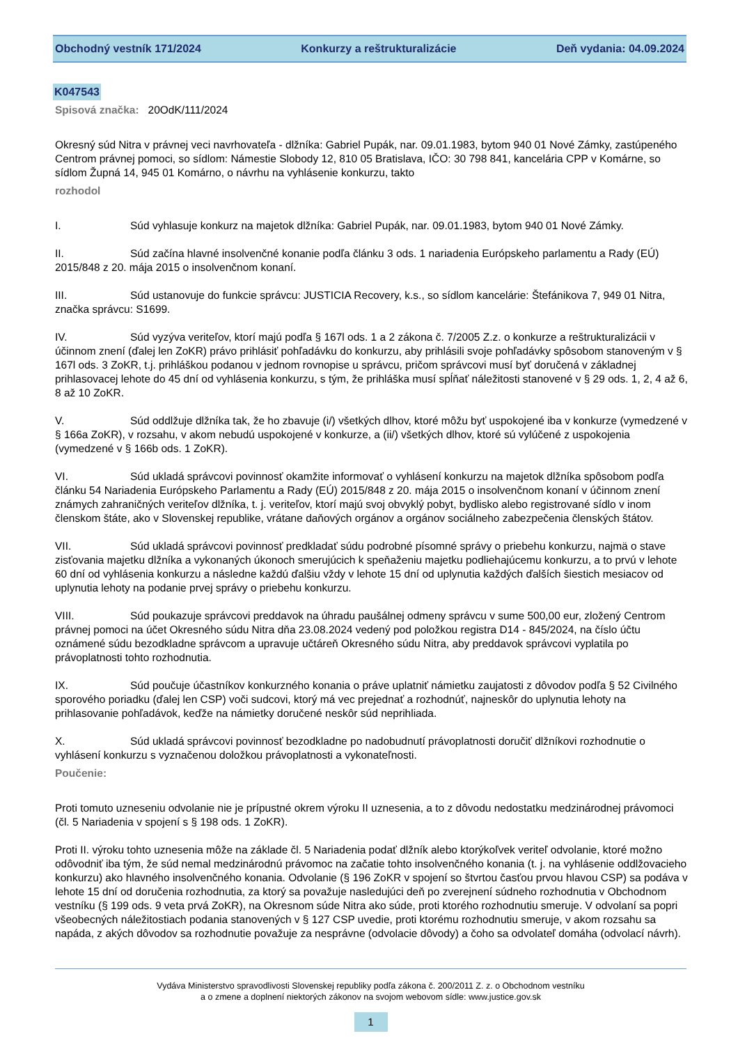Obchodný vestník 171/2024 Konkurzy a reštrukturalizácie Deň vydania: 04.09.2024
K047543
Spisová značka: 20OdK/111/2024
Okresný súd Nitra v právnej veci navrhovateľa - dlžníka: Gabriel Pupák, nar. 09.01.1983, bytom 940 01 Nové Zámky, zastúpeného Centrom právnej pomoci, so sídlom: Námestie Slobody 12, 810 05 Bratislava, IČO: 30 798 841, kancelária CPP v Komárne, so sídlom Župná 14, 945 01 Komárno, o návrhu na vyhlásenie konkurzu, takto
rozhodol
I. Súd vyhlasuje konkurz na majetok dlžníka: Gabriel Pupák, nar. 09.01.1983, bytom 940 01 Nové Zámky.
II. Súd začína hlavné insolvenčné konanie podľa článku 3 ods. 1 nariadenia Európskeho parlamentu a Rady (EÚ) 2015/848 z 20. mája 2015 o insolvenčnom konaní.
III. Súd ustanovuje do funkcie správcu: JUSTICIA Recovery, k.s., so sídlom kancelárie: Štefánikova 7, 949 01 Nitra, značka správcu: S1699.
IV. Súd vyzýva veriteľov, ktorí majú podľa § 167l ods. 1 a 2 zákona č. 7/2005 Z.z. o konkurze a reštrukturalizácii v účinnom znení (ďalej len ZoKR) právo prihlásiť pohľadávku do konkurzu, aby prihlásili svoje pohľadávky spôsobom stanoveným v § 167l ods. 3 ZoKR, t.j. prihláškou podanou v jednom rovnopise u správcu, pričom správcovi musí byť doručená v základnej prihlasovacej lehote do 45 dní od vyhlásenia konkurzu, s tým, že prihláška musí spĺňať náležitosti stanovené v § 29 ods. 1, 2, 4 až 6, 8 až 10 ZoKR.
V. Súd oddlžuje dlžníka tak, že ho zbavuje (i/) všetkých dlhov, ktoré môžu byť uspokojené iba v konkurze (vymedzené v § 166a ZoKR), v rozsahu, v akom nebudú uspokojené v konkurze, a (ii/) všetkých dlhov, ktoré sú vylúčené z uspokojenia (vymedzené v § 166b ods. 1 ZoKR).
VI. Súd ukladá správcovi povinnosť okamžite informovať o vyhlásení konkurzu na majetok dlžníka spôsobom podľa článku 54 Nariadenia Európskeho Parlamentu a Rady (EÚ) 2015/848 z 20. mája 2015 o insolvenčnom konaní v účinnom znení známych zahraničných veriteľov dlžníka, t. j. veriteľov, ktorí majú svoj obvyklý pobyt, bydlisko alebo registrované sídlo v inom členskom štáte, ako v Slovenskej republike, vrátane daňových orgánov a orgánov sociálneho zabezpečenia členských štátov.
VII. Súd ukladá správcovi povinnosť predkladať súdu podrobné písomné správy o priebehu konkurzu, najmä o stave zisťovania majetku dlžníka a vykonaných úkonoch smerujúcich k speňaženiu majetku podliehajúcemu konkurzu, a to prvú v lehote 60 dní od vyhlásenia konkurzu a následne každú ďalšiu vždy v lehote 15 dní od uplynutia každých ďalších šiestich mesiacov od uplynutia lehoty na podanie prvej správy o priebehu konkurzu.
VIII. Súd poukazuje správcovi preddavok na úhradu paušálnej odmeny správcu v sume 500,00 eur, zložený Centrom právnej pomoci na účet Okresného súdu Nitra dňa 23.08.2024 vedený pod položkou registra D14 - 845/2024, na číslo účtu oznámené súdu bezodkladne správcom a upravuje učtáreň Okresného súdu Nitra, aby preddavok správcovi vyplatila po právoplatnosti tohto rozhodnutia.
IX. Súd poučuje účastníkov konkurzného konania o práve uplatniť námietku zaujatosti z dôvodov podľa § 52 Civilného sporového poriadku (ďalej len CSP) voči sudcovi, ktorý má vec prejednať a rozhodnúť, najneskôr do uplynutia lehoty na prihlasovanie pohľadávok, keďže na námietky doručené neskôr súd neprihliada.
X. Súd ukladá správcovi povinnosť bezodkladne po nadobudnutí právoplatnosti doručiť dlžníkovi rozhodnutie o vyhlásení konkurzu s vyznačenou doložkou právoplatnosti a vykonateľnosti.
Poučenie:
Proti tomuto uzneseniu odvolanie nie je prípustné okrem výroku II uznesenia, a to z dôvodu nedostatku medzinárodnej právomoci (čl. 5 Nariadenia v spojení s § 198 ods. 1 ZoKR).
Proti II. výroku tohto uznesenia môže na základe čl. 5 Nariadenia podať dlžník alebo ktorýkoľvek veriteľ odvolanie, ktoré možno odôvodniť iba tým, že súd nemal medzinárodnú právomoc na začatie tohto insolvenčného konania (t. j. na vyhlásenie oddlžovacieho konkurzu) ako hlavného insolvenčného konania. Odvolanie (§ 196 ZoKR v spojení so štvrtou časťou prvou hlavou CSP) sa podáva v lehote 15 dní od doručenia rozhodnutia, za ktorý sa považuje nasledujúci deň po zverejnení súdneho rozhodnutia v Obchodnom vestníku (§ 199 ods. 9 veta prvá ZoKR), na Okresnom súde Nitra ako súde, proti ktorého rozhodnutiu smeruje. V odvolaní sa popri všeobecných náležitostiach podania stanovených v § 127 CSP uvedie, proti ktorému rozhodnutiu smeruje, v akom rozsahu sa napáda, z akých dôvodov sa rozhodnutie považuje za nesprávne (odvolacie dôvody) a čoho sa odvolateľ domáha (odvolací návrh).
Vydáva Ministerstvo spravodlivosti Slovenskej republiky podľa zákona č. 200/2011 Z. z. o Obchodnom vestníku
a o zmene a doplnení niektorých zákonov na svojom webovom sídle: www.justice.gov.sk
1